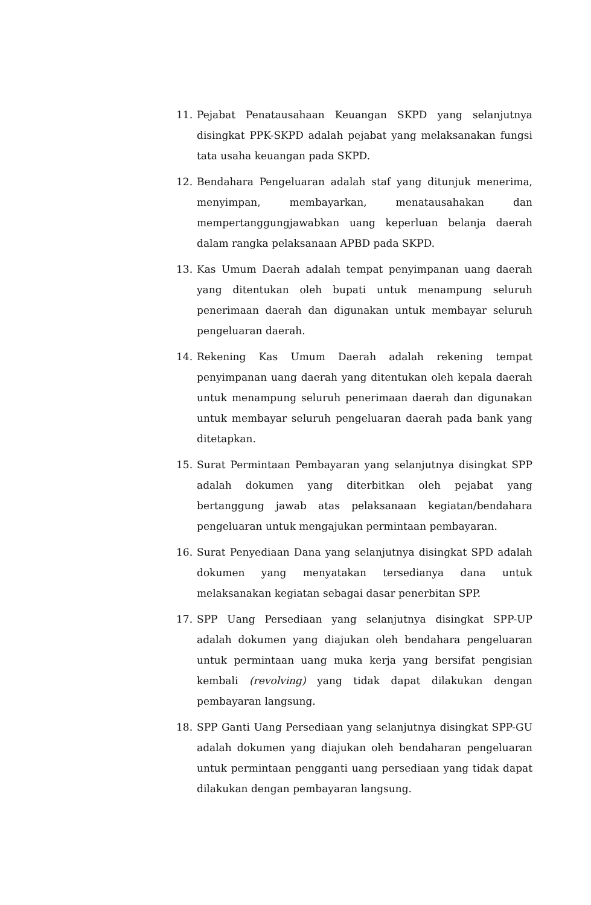11. Pejabat Penatausahaan Keuangan SKPD yang selanjutnya disingkat PPK-SKPD adalah pejabat yang melaksanakan fungsi tata usaha keuangan pada SKPD.
12. Bendahara Pengeluaran adalah staf yang ditunjuk menerima, menyimpan, membayarkan, menatausahakan dan mempertanggungjawabkan uang keperluan belanja daerah dalam rangka pelaksanaan APBD pada SKPD.
13. Kas Umum Daerah adalah tempat penyimpanan uang daerah yang ditentukan oleh bupati untuk menampung seluruh penerimaan daerah dan digunakan untuk membayar seluruh pengeluaran daerah.
14. Rekening Kas Umum Daerah adalah rekening tempat penyimpanan uang daerah yang ditentukan oleh kepala daerah untuk menampung seluruh penerimaan daerah dan digunakan untuk membayar seluruh pengeluaran daerah pada bank yang ditetapkan.
15. Surat Permintaan Pembayaran yang selanjutnya disingkat SPP adalah dokumen yang diterbitkan oleh pejabat yang bertanggung jawab atas pelaksanaan kegiatan/bendahara pengeluaran untuk mengajukan permintaan pembayaran.
16. Surat Penyediaan Dana yang selanjutnya disingkat SPD adalah dokumen yang menyatakan tersedianya dana untuk melaksanakan kegiatan sebagai dasar penerbitan SPP.
17. SPP Uang Persediaan yang selanjutnya disingkat SPP-UP adalah dokumen yang diajukan oleh bendahara pengeluaran untuk permintaan uang muka kerja yang bersifat pengisian kembali (revolving) yang tidak dapat dilakukan dengan pembayaran langsung.
18. SPP Ganti Uang Persediaan yang selanjutnya disingkat SPP-GU adalah dokumen yang diajukan oleh bendaharan pengeluaran untuk permintaan pengganti uang persediaan yang tidak dapat dilakukan dengan pembayaran langsung.